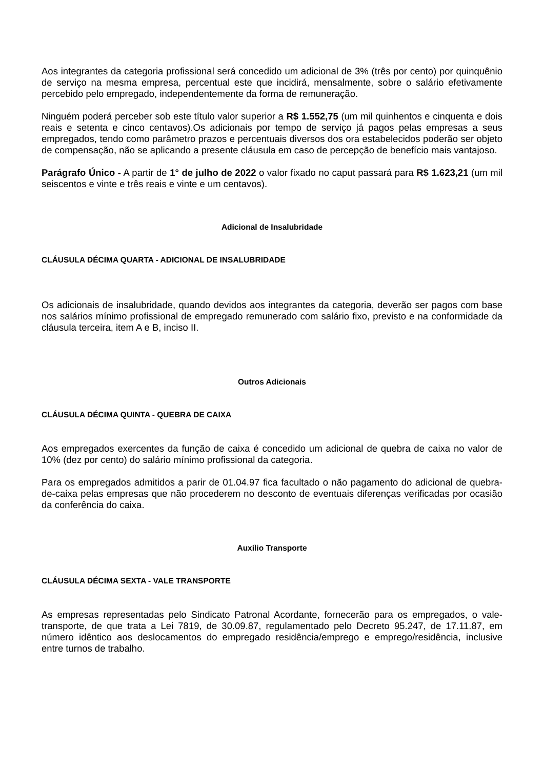Aos integrantes da categoria profissional será concedido um adicional de 3% (três por cento) por quinquênio de serviço na mesma empresa, percentual este que incidirá, mensalmente, sobre o salário efetivamente percebido pelo empregado, independentemente da forma de remuneração.
Ninguém poderá perceber sob este título valor superior a R$ 1.552,75 (um mil quinhentos e cinquenta e dois reais e setenta e cinco centavos).Os adicionais por tempo de serviço já pagos pelas empresas a seus empregados, tendo como parâmetro prazos e percentuais diversos dos ora estabelecidos poderão ser objeto de compensação, não se aplicando a presente cláusula em caso de percepção de benefício mais vantajoso.
Parágrafo Único - A partir de 1° de julho de 2022 o valor fixado no caput passará para R$ 1.623,21 (um mil seiscentos e vinte e três reais e vinte e um centavos).
Adicional de Insalubridade
CLÁUSULA DÉCIMA QUARTA - ADICIONAL DE INSALUBRIDADE
Os adicionais de insalubridade, quando devidos aos integrantes da categoria, deverão ser pagos com base nos salários mínimo profissional de empregado remunerado com salário fixo, previsto e na conformidade da cláusula terceira, item A e B, inciso II.
Outros Adicionais
CLÁUSULA DÉCIMA QUINTA - QUEBRA DE CAIXA
Aos empregados exercentes da função de caixa é concedido um adicional de quebra de caixa no valor de 10% (dez por cento) do salário mínimo profissional da categoria.
Para os empregados admitidos a parir de 01.04.97 fica facultado o não pagamento do adicional de quebra-de-caixa pelas empresas que não procederem no desconto de eventuais diferenças verificadas por ocasião da conferência do caixa.
Auxílio Transporte
CLÁUSULA DÉCIMA SEXTA - VALE TRANSPORTE
As empresas representadas pelo Sindicato Patronal Acordante, fornecerão para os empregados, o vale-transporte, de que trata a Lei 7819, de 30.09.87, regulamentado pelo Decreto 95.247, de 17.11.87, em número idêntico aos deslocamentos do empregado residência/emprego e emprego/residência, inclusive entre turnos de trabalho.